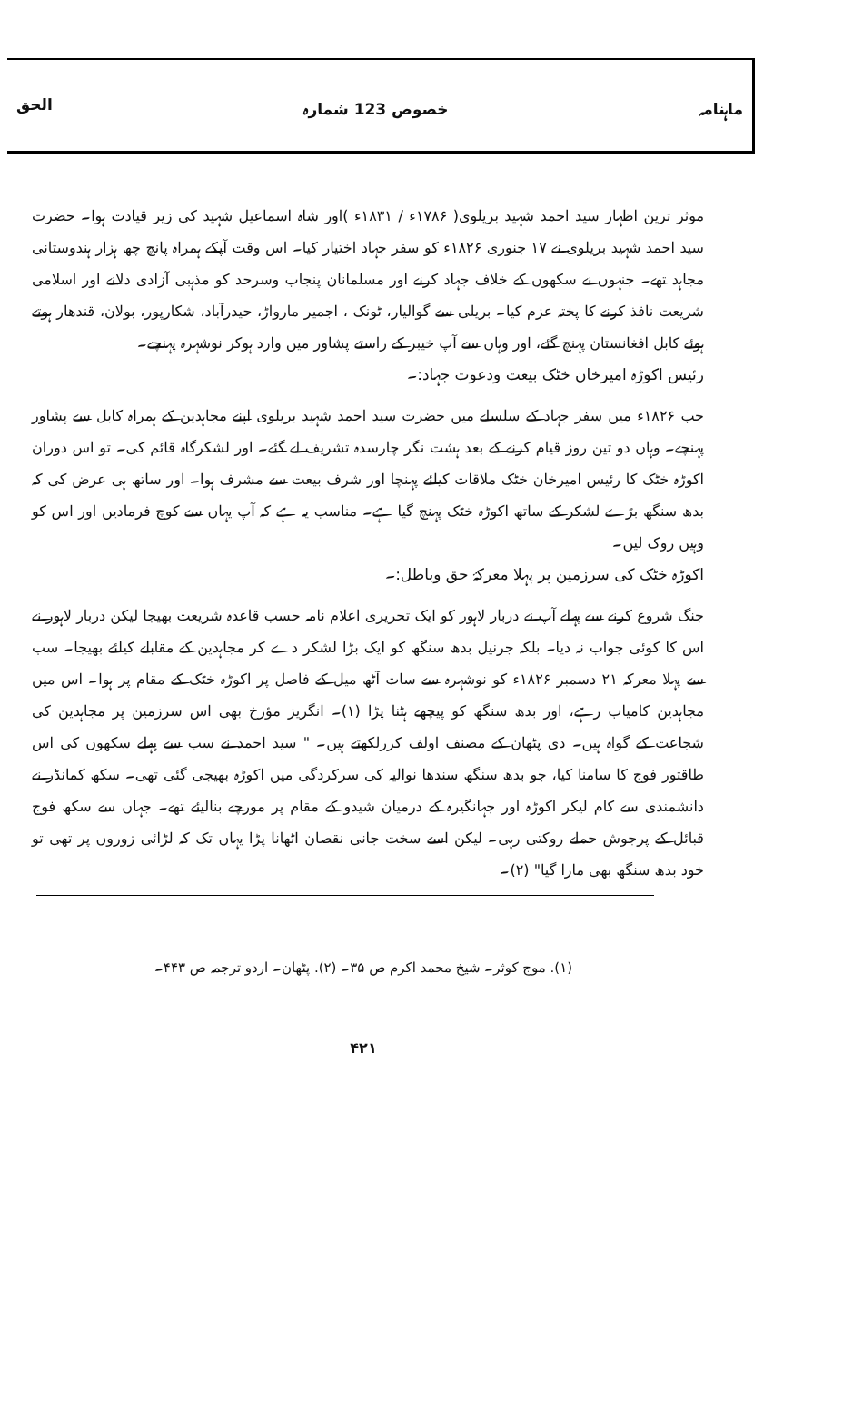ماہنامہ خصوص 123 شمارہ الحق
موثر ترین اظہار سید احمد شہید بریلوی( ۱۷۸۶ء / ۱۸۳۱ء )اور شاہ اسماعیل شہید کی زیر قیادت ہوا۔ حضرت سید احمد شہید بریلوی نے ۱۷ جنوری ۱۸۲۶ء کو سفر جہاد اختیار کیا۔ اس وقت آپکے ہمراہ پانچ چھ ہزار ہندوستانی مجاہد تھے۔ جنہوں نے سکھوں کے خلاف جہاد کرنے اور مسلمانان پنجاب وسرحد کو مذہبی آزادی دلانے اور اسلامی شریعت نافذ کرنے کا پختہ عزم کیا۔ بریلی سے گوالیار، ٹونک ، اجمیر مارواڑ، حیدرآباد، شکارپور، بولان، قندھار ہوتے ہوئے کابل افغانستان پہنچ گئے، اور وہاں سے آپ خیبر کے راستے پشاور میں وارد ہوکر نوشہرہ پہنچے۔
رئیس اکوڑہ امیرخان خٹک بیعت ودعوت جہاد:۔
جب ۱۸۲۶ء میں سفر جہاد کے سلسلے میں حضرت سید احمد شہید بریلوی اپنے مجاہدین کے ہمراہ کابل سے پشاور پہنچے۔ وہاں دو تین روز قیام کرنے کے بعد ہشت نگر چارسدہ تشریف لے گئے۔ اور لشکرگاہ قائم کی۔ تو اس دوران اکوڑہ خٹک کا رئیس امیرخان خٹک ملاقات کیلئے پہنچا اور شرف بیعت سے مشرف ہوا۔ اور ساتھ ہی عرض کی کہ بدھ سنگھ بڑے لشکر کے ساتھ اکوڑہ خٹک پہنچ گیا ہے۔ مناسب یہ ہے کہ آپ یہاں سے کوچ فرمادیں اور اس کو وہیں روک لیں۔
اکوڑہ خٹک کی سرزمین پر پہلا معرکۂ حق وباطل:۔
جنگ شروع کرنے سے پہلے آپ نے دربار لاہور کو ایک تحریری اعلام نامہ حسب قاعدہ شریعت بھیجا لیکن دربار لاہور نے اس کا کوئی جواب نہ دیا۔ بلکہ جرنیل بدھ سنگھ کو ایک بڑا لشکر دے کر مجاہدین کے مقابلے کیلئے بھیجا۔ سب سے پہلا معرکہ ۲۱ دسمبر ۱۸۲۶ء کو نوشہرہ سے سات آٹھ میل کے فاصل پر اکوڑہ خٹک کے مقام پر ہوا۔ اس میں مجاہدین کامیاب رہے، اور بدھ سنگھ کو پیچھے ہٹنا پڑا (۱)۔ انگریز مؤرخ بھی اس سرزمین پر مجاہدین کی شجاعت کے گواہ ہیں۔ دی پٹھان کے مصنف اولف کررلکھتے ہیں۔ " سید احمد نے سب سے پہلے سکھوں کی اس طاقتور فوج کا سامنا کیا، جو بدھ سنگھ سندھا نوالیہ کی سرکردگی میں اکوڑہ بھیجی گئی تھی۔ سکھ کمانڈر نے دانشمندی سے کام لیکر اکوڑہ اور جہانگیرہ کے درمیان شیدو کے مقام پر مورچے بنالیئے تھے۔ جہاں سے سکھ فوج قبائل کے پرجوش حملے روکتی رہی۔ لیکن اسے سخت جانی نقصان اٹھانا پڑا یہاں تک کہ لڑائی زوروں پر تھی تو خود بدھ سنگھ بھی مارا گیا" (۲)۔
(۱). موج کوثر۔ شیخ محمد اکرم ص ۳۵۔ (۲). پٹھان۔ اردو ترجمہ ص ۴۴۳۔
۴۲۱